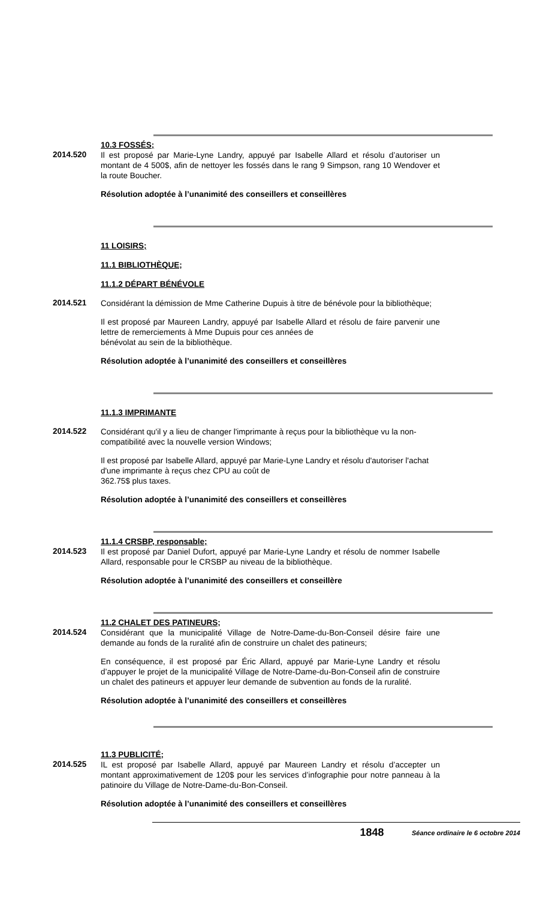10.3 FOSSÉS;
2014.520
Il est proposé par Marie-Lyne Landry, appuyé par Isabelle Allard et résolu d’autoriser un montant de 4 500$, afin de nettoyer les fossés dans le rang 9 Simpson, rang 10 Wendover et la route Boucher.
Résolution adoptée à l’unanimité des conseillers et conseillères
11 LOISIRS;
11.1 BIBLIOTHÈQUE;
11.1.2 DÉPART BÉNÉVOLE
2014.521
Considérant la démission de Mme Catherine Dupuis à titre de bénévole pour la bibliothèque;
Il est proposé par Maureen Landry, appuyé par Isabelle Allard et résolu de faire parvenir une lettre de remerciements à Mme Dupuis pour ces années de
bénévolat au sein de la bibliothèque.
Résolution adoptée à l’unanimité des conseillers et conseillères
11.1.3 IMPRIMANTE
2014.522
Considérant qu'il y a lieu de changer l'imprimante à reçus pour la bibliothèque vu la non-compatibilité avec la nouvelle version Windows;
Il est proposé par Isabelle Allard, appuyé par Marie-Lyne Landry et résolu d'autoriser l'achat d'une imprimante à reçus chez CPU au coût de
362.75$ plus taxes.
Résolution adoptée à l’unanimité des conseillers et conseillères
11.1.4 CRSBP, responsable;
2014.523
Il est proposé par Daniel Dufort, appuyé par Marie-Lyne Landry et résolu de nommer Isabelle Allard, responsable pour le CRSBP au niveau de la bibliothèque.
Résolution adoptée à l’unanimité des conseillers et conseillère
11.2 CHALET DES PATINEURS;
2014.524
Considérant que la municipalité Village de Notre-Dame-du-Bon-Conseil désire faire une demande au fonds de la ruralité afin de construire un chalet des patineurs;
En conséquence, il est proposé par Éric Allard, appuyé par Marie-Lyne Landry et résolu d’appuyer le projet de la municipalité Village de Notre-Dame-du-Bon-Conseil afin de construire un chalet des patineurs et appuyer leur demande de subvention au fonds de la ruralité.
Résolution adoptée à l’unanimité des conseillers et conseillères
11.3 PUBLICITÉ;
2014.525
IL est proposé par Isabelle Allard, appuyé par Maureen Landry et résolu d’accepter un montant approximativement de 120$ pour les services d’infographie pour notre panneau à la patinoire du Village de Notre-Dame-du-Bon-Conseil.
Résolution adoptée à l’unanimité des conseillers et conseillères
1848 Séance ordinaire le 6 octobre 2014